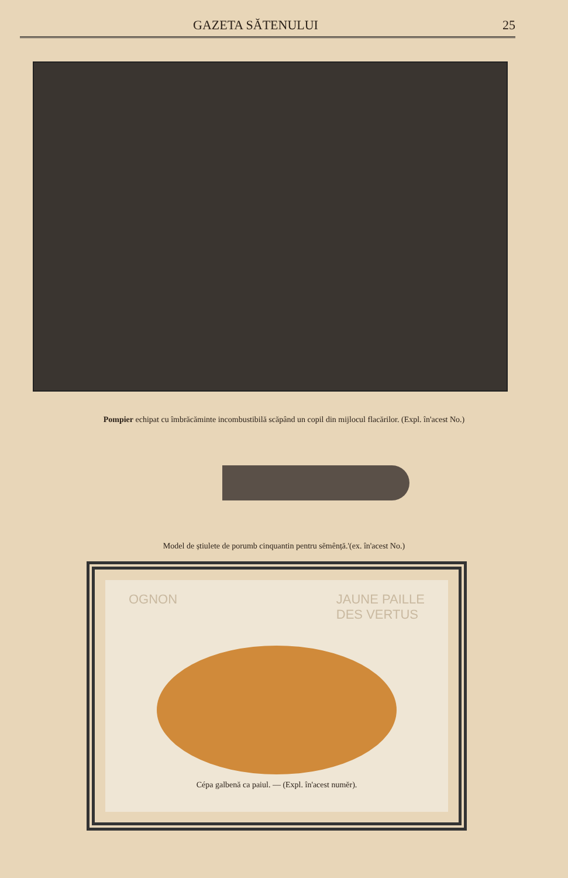GAZETA SĂTENULUI 25
Pompier echipat cu îmbrăcăminte incombustibilă scăpând un copil din mijlocul flacărilor. (Expl. în'acest No.)
Model de știulete de porumb cinquantin pentru sĕmênță.'(ex. în'acest No.)
OGNON JAUNE PAILLE
DES VERTUS
Cépa galbenă ca paiul. — (Expl. în'acest numĕr).